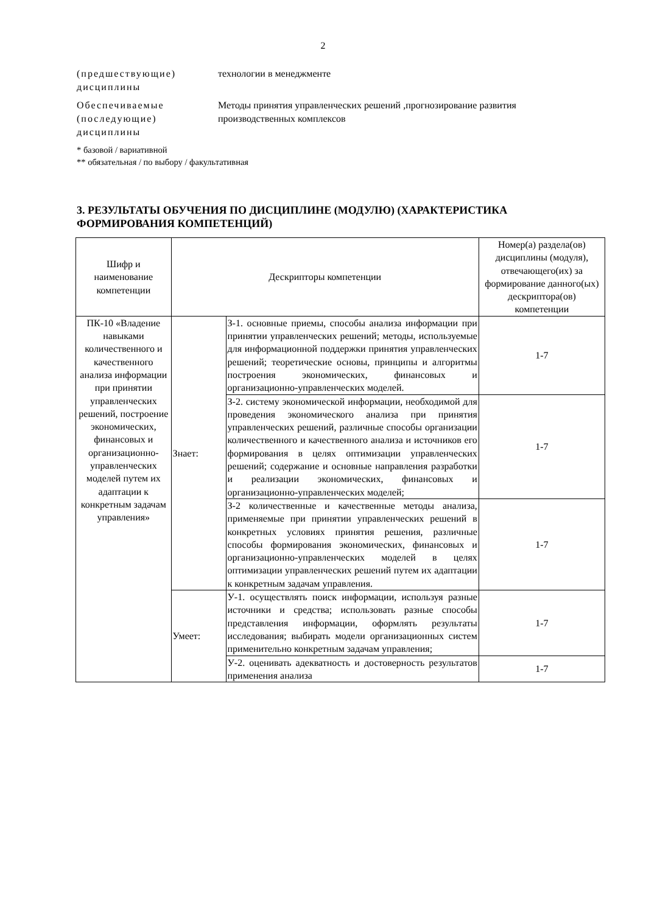2
(предшествующие) дисциплины
технологии в менеджменте
Обеспечиваемые (последующие) дисциплины
Методы принятия управленческих решений ,прогнозирование развития производственных комплексов
* базовой / вариативной
** обязательная / по выбору / факультативная
3. РЕЗУЛЬТАТЫ ОБУЧЕНИЯ ПО ДИСЦИПЛИНЕ (МОДУЛЮ) (ХАРАКТЕРИСТИКА ФОРМИРОВАНИЯ КОМПЕТЕНЦИЙ)
| Шифр и наименование компетенции | Дескрипторы компетенции | | Номер(а) раздела(ов) дисциплины (модуля), отвечающего(их) за формирование данного(ых) дескриптора(ов) компетенции |
| --- | --- | --- | --- |
| ПК-10 «Владение навыками количественного и качественного анализа информации при принятии управленческих решений, построение экономических, финансовых и организационно-управленческих моделей путем их адаптации к конкретным задачам управления» | Знает: | З-1. основные приемы, способы анализа информации при принятии управленческих решений; методы, используемые для информационной поддержки принятия управленческих решений; теоретические основы, принципы и алгоритмы построения экономических, финансовых и организационно-управленческих моделей. | 1-7 |
| | | З-2. систему экономической информации, необходимой для проведения экономического анализа при принятия управленческих решений, различные способы организации количественного и качественного анализа и источников его формирования в целях оптимизации управленческих решений; содержание и основные направления разработки и реализации экономических, финансовых и организационно-управленческих моделей; | 1-7 |
| | | З-2 количественные и качественные методы анализа, применяемые при принятии управленческих решений в конкретных условиях принятия решения, различные способы формирования экономических, финансовых и организационно-управленческих моделей в целях оптимизации управленческих решений путем их адаптации к конкретным задачам управления. | 1-7 |
| | Умеет: | У-1. осуществлять поиск информации, используя разные источники и средства; использовать разные способы представления информации, оформлять результаты исследования; выбирать модели организационных систем применительно конкретным задачам управления; | 1-7 |
| | | У-2. оценивать адекватность и достоверность результатов применения анализа | 1-7 |